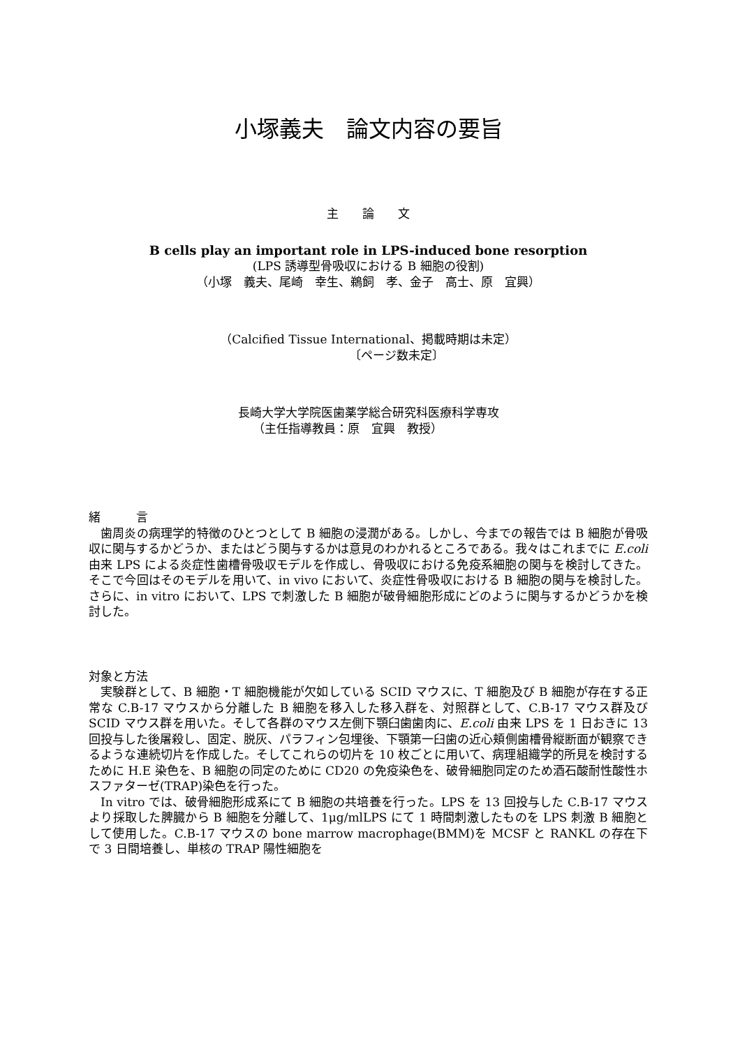小塚義夫　論文内容の要旨
主　　論　　文
B cells play an important role in LPS-induced bone resorption
(LPS 誘導型骨吸収における B 細胞の役割)
（小塚　義夫、尾崎　幸生、鵜飼　孝、金子　高士、原　宜興）
（Calcified Tissue International、掲載時期は未定）
〔ページ数未定〕
長崎大学大学院医歯薬学総合研究科医療科学専攻
（主任指導教員：原　宜興　教授）
緒　　　言
歯周炎の病理学的特徴のひとつとして B 細胞の浸潤がある。しかし、今までの報告では B 細胞が骨吸収に関与するかどうか、またはどう関与するかは意見のわかれるところである。我々はこれまでに E.coli 由来 LPS による炎症性歯槽骨吸収モデルを作成し、骨吸収における免疫系細胞の関与を検討してきた。そこで今回はそのモデルを用いて、in vivo において、炎症性骨吸収における B 細胞の関与を検討した。さらに、in vitro において、LPS で刺激した B 細胞が破骨細胞形成にどのように関与するかどうかを検討した。
対象と方法
実験群として、B 細胞・T 細胞機能が欠如している SCID マウスに、T 細胞及び B 細胞が存在する正常な C.B-17 マウスから分離した B 細胞を移入した移入群を、対照群として、C.B-17 マウス群及び SCID マウス群を用いた。そして各群のマウス左側下顎臼歯歯肉に、E.coli 由来 LPS を 1 日おきに 13 回投与した後屠殺し、固定、脱灰、パラフィン包埋後、下顎第一臼歯の近心頬側歯槽骨縦断面が観察できるような連続切片を作成した。そしてこれらの切片を 10 枚ごとに用いて、病理組織学的所見を検討するために H.E 染色を、B 細胞の同定のために CD20 の免疫染色を、破骨細胞同定のため酒石酸耐性酸性ホスファターゼ(TRAP)染色を行った。
In vitro では、破骨細胞形成系にて B 細胞の共培養を行った。LPS を 13 回投与した C.B-17 マウスより採取した脾臓から B 細胞を分離して、1μg/mlLPS にて 1 時間刺激したものを LPS 刺激 B 細胞として使用した。C.B-17 マウスの bone marrow macrophage(BMM)を MCSF と RANKL の存在下で 3 日間培養し、単核の TRAP 陽性細胞を